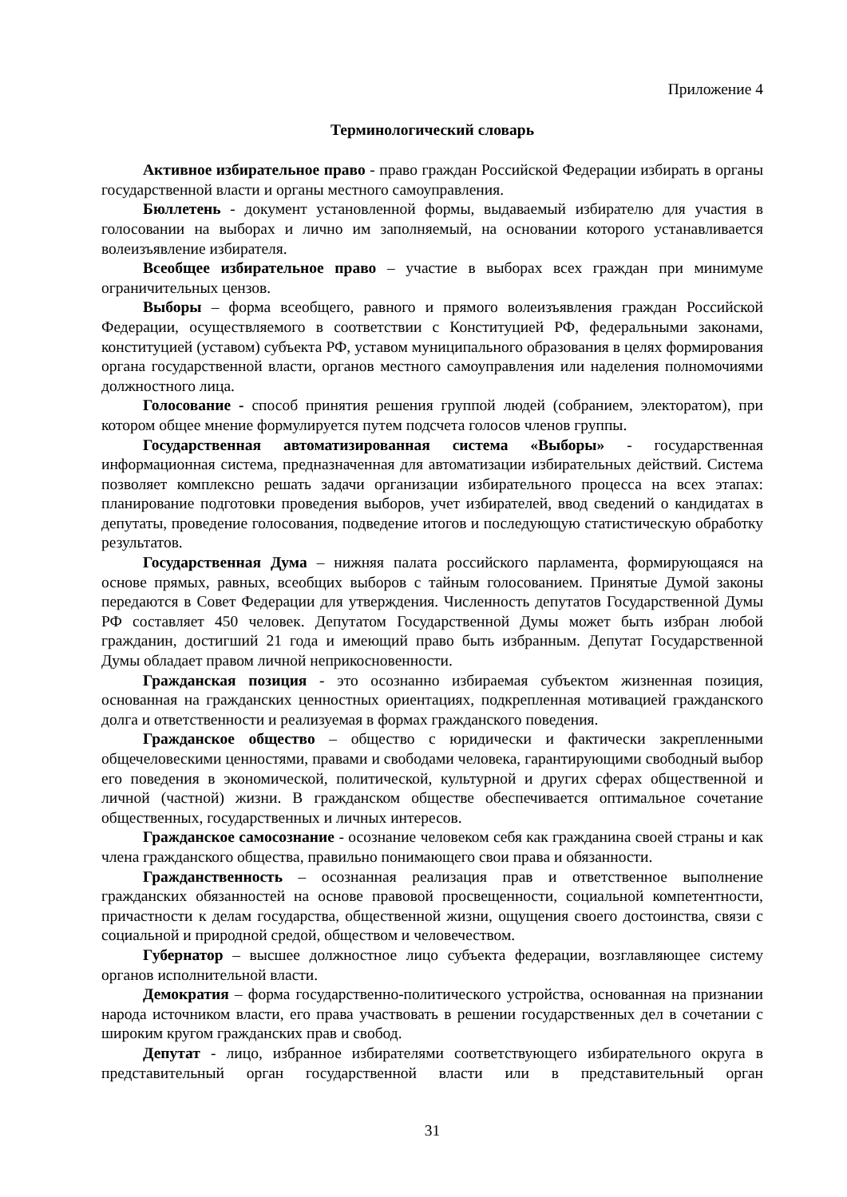Приложение 4
Терминологический словарь
Активное избирательное право - право граждан Российской Федерации избирать в органы государственной власти и органы местного самоуправления.
Бюллетень - документ установленной формы, выдаваемый избирателю для участия в голосовании на выборах и лично им заполняемый, на основании которого устанавливается волеизъявление избирателя.
Всеобщее избирательное право – участие в выборах всех граждан при минимуме ограничительных цензов.
Выборы – форма всеобщего, равного и прямого волеизъявления граждан Российской Федерации, осуществляемого в соответствии с Конституцией РФ, федеральными законами, конституцией (уставом) субъекта РФ, уставом муниципального образования в целях формирования органа государственной власти, органов местного самоуправления или наделения полномочиями должностного лица.
Голосование - способ принятия решения группой людей (собранием, электоратом), при котором общее мнение формулируется путем подсчета голосов членов группы.
Государственная автоматизированная система «Выборы» - государственная информационная система, предназначенная для автоматизации избирательных действий. Система позволяет комплексно решать задачи организации избирательного процесса на всех этапах: планирование подготовки проведения выборов, учет избирателей, ввод сведений о кандидатах в депутаты, проведение голосования, подведение итогов и последующую статистическую обработку результатов.
Государственная Дума – нижняя палата российского парламента, формирующаяся на основе прямых, равных, всеобщих выборов с тайным голосованием. Принятые Думой законы передаются в Совет Федерации для утверждения. Численность депутатов Государственной Думы РФ составляет 450 человек. Депутатом Государственной Думы может быть избран любой гражданин, достигший 21 года и имеющий право быть избранным. Депутат Государственной Думы обладает правом личной неприкосновенности.
Гражданская позиция - это осознанно избираемая субъектом жизненная позиция, основанная на гражданских ценностных ориентациях, подкрепленная мотивацией гражданского долга и ответственности и реализуемая в формах гражданского поведения.
Гражданское общество – общество с юридически и фактически закрепленными общечеловескими ценностями, правами и свободами человека, гарантирующими свободный выбор его поведения в экономической, политической, культурной и других сферах общественной и личной (частной) жизни. В гражданском обществе обеспечивается оптимальное сочетание общественных, государственных и личных интересов.
Гражданское самосознание - осознание человеком себя как гражданина своей страны и как члена гражданского общества, правильно понимающего свои права и обязанности.
Гражданственность – осознанная реализация прав и ответственное выполнение гражданских обязанностей на основе правовой просвещенности, социальной компетентности, причастности к делам государства, общественной жизни, ощущения своего достоинства, связи с социальной и природной средой, обществом и человечеством.
Губернатор – высшее должностное лицо субъекта федерации, возглавляющее систему органов исполнительной власти.
Демократия – форма государственно-политического устройства, основанная на признании народа источником власти, его права участвовать в решении государственных дел в сочетании с широким кругом гражданских прав и свобод.
Депутат - лицо, избранное избирателями соответствующего избирательного округа в представительный орган государственной власти или в представительный орган
31